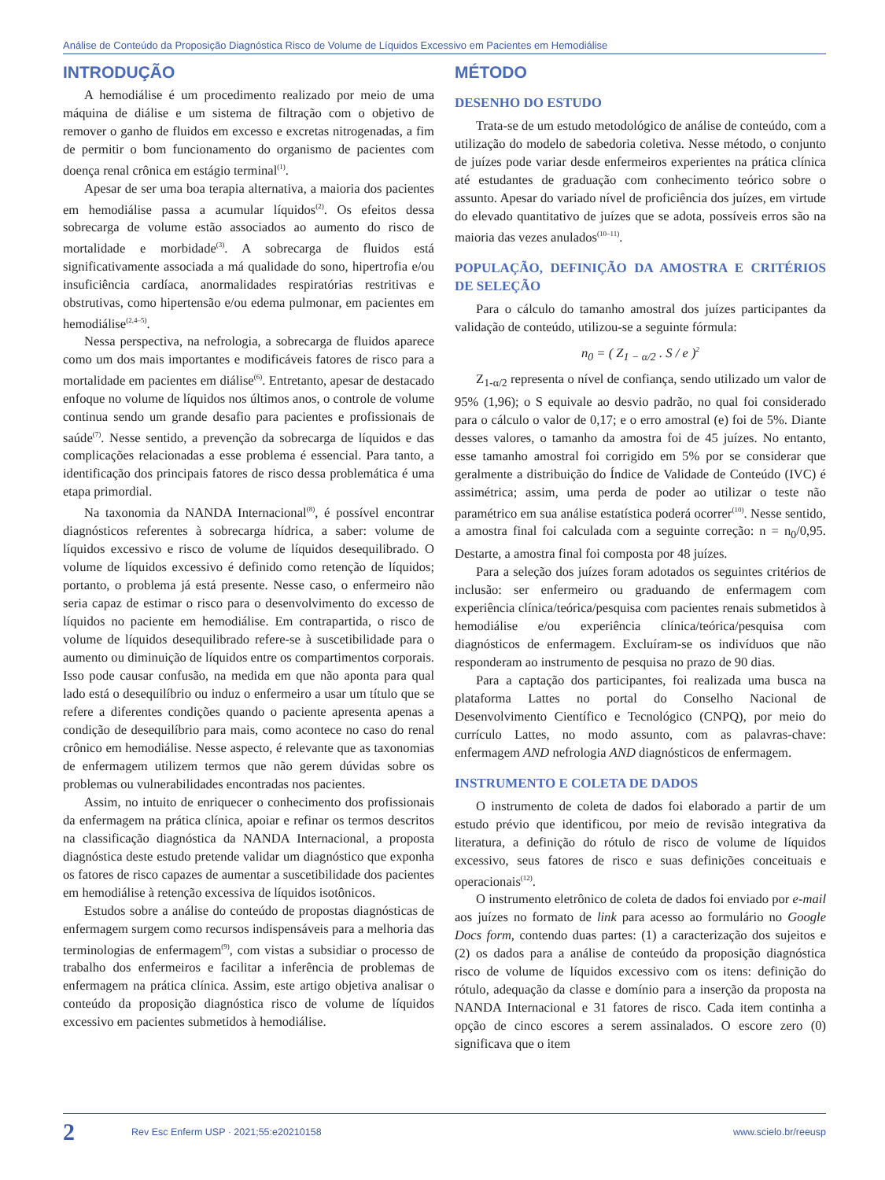Análise de Conteúdo da Proposição Diagnóstica Risco de Volume de Líquidos Excessivo em Pacientes em Hemodiálise
INTRODUÇÃO
A hemodiálise é um procedimento realizado por meio de uma máquina de diálise e um sistema de filtração com o objetivo de remover o ganho de fluidos em excesso e excretas nitrogenadas, a fim de permitir o bom funcionamento do organismo de pacientes com doença renal crônica em estágio terminal<sup>(1)</sup>.
Apesar de ser uma boa terapia alternativa, a maioria dos pacientes em hemodiálise passa a acumular líquidos<sup>(2)</sup>. Os efeitos dessa sobrecarga de volume estão associados ao aumento do risco de mortalidade e morbidade<sup>(3)</sup>. A sobrecarga de fluidos está significativamente associada a má qualidade do sono, hipertrofia e/ou insuficiência cardíaca, anormalidades respiratórias restritivas e obstrutivas, como hipertensão e/ou edema pulmonar, em pacientes em hemodiálise<sup>(2,4–5)</sup>.
Nessa perspectiva, na nefrologia, a sobrecarga de fluidos aparece como um dos mais importantes e modificáveis fatores de risco para a mortalidade em pacientes em diálise<sup>(6)</sup>. Entretanto, apesar de destacado enfoque no volume de líquidos nos últimos anos, o controle de volume continua sendo um grande desafio para pacientes e profissionais de saúde<sup>(7)</sup>. Nesse sentido, a prevenção da sobrecarga de líquidos e das complicações relacionadas a esse problema é essencial. Para tanto, a identificação dos principais fatores de risco dessa problemática é uma etapa primordial.
Na taxonomia da NANDA Internacional<sup>(8)</sup>, é possível encontrar diagnósticos referentes à sobrecarga hídrica, a saber: volume de líquidos excessivo e risco de volume de líquidos desequilibrado. O volume de líquidos excessivo é definido como retenção de líquidos; portanto, o problema já está presente. Nesse caso, o enfermeiro não seria capaz de estimar o risco para o desenvolvimento do excesso de líquidos no paciente em hemodiálise. Em contrapartida, o risco de volume de líquidos desequilibrado refere-se à suscetibilidade para o aumento ou diminuição de líquidos entre os compartimentos corporais. Isso pode causar confusão, na medida em que não aponta para qual lado está o desequilíbrio ou induz o enfermeiro a usar um título que se refere a diferentes condições quando o paciente apresenta apenas a condição de desequilíbrio para mais, como acontece no caso do renal crônico em hemodiálise. Nesse aspecto, é relevante que as taxonomias de enfermagem utilizem termos que não gerem dúvidas sobre os problemas ou vulnerabilidades encontradas nos pacientes.
Assim, no intuito de enriquecer o conhecimento dos profissionais da enfermagem na prática clínica, apoiar e refinar os termos descritos na classificação diagnóstica da NANDA Internacional, a proposta diagnóstica deste estudo pretende validar um diagnóstico que exponha os fatores de risco capazes de aumentar a suscetibilidade dos pacientes em hemodiálise à retenção excessiva de líquidos isotônicos.
Estudos sobre a análise do conteúdo de propostas diagnósticas de enfermagem surgem como recursos indispensáveis para a melhoria das terminologias de enfermagem<sup>(9)</sup>, com vistas a subsidiar o processo de trabalho dos enfermeiros e facilitar a inferência de problemas de enfermagem na prática clínica. Assim, este artigo objetiva analisar o conteúdo da proposição diagnóstica risco de volume de líquidos excessivo em pacientes submetidos à hemodiálise.
MÉTODO
DESENHO DO ESTUDO
Trata-se de um estudo metodológico de análise de conteúdo, com a utilização do modelo de sabedoria coletiva. Nesse método, o conjunto de juízes pode variar desde enfermeiros experientes na prática clínica até estudantes de graduação com conhecimento teórico sobre o assunto. Apesar do variado nível de proficiência dos juízes, em virtude do elevado quantitativo de juízes que se adota, possíveis erros são na maioria das vezes anulados<sup>(10–11)</sup>.
POPULAÇÃO, DEFINIÇÃO DA AMOSTRA E CRITÉRIOS DE SELEÇÃO
Para o cálculo do tamanho amostral dos juízes participantes da validação de conteúdo, utilizou-se a seguinte fórmula:
n<sub>0</sub> = ( Z<sub>1 − α/2</sub> . S / e )<sup>2</sup>
Z<sub>1-α/2</sub> representa o nível de confiança, sendo utilizado um valor de 95% (1,96); o S equivale ao desvio padrão, no qual foi considerado para o cálculo o valor de 0,17; e o erro amostral (e) foi de 5%. Diante desses valores, o tamanho da amostra foi de 45 juízes. No entanto, esse tamanho amostral foi corrigido em 5% por se considerar que geralmente a distribuição do Índice de Validade de Conteúdo (IVC) é assimétrica; assim, uma perda de poder ao utilizar o teste não paramétrico em sua análise estatística poderá ocorrer<sup>(10)</sup>. Nesse sentido, a amostra final foi calculada com a seguinte correção: n = n<sub>0</sub>/0,95. Destarte, a amostra final foi composta por 48 juízes.
Para a seleção dos juízes foram adotados os seguintes critérios de inclusão: ser enfermeiro ou graduando de enfermagem com experiência clínica/teórica/pesquisa com pacientes renais submetidos à hemodiálise e/ou experiência clínica/teórica/pesquisa com diagnósticos de enfermagem. Excluíram-se os indivíduos que não responderam ao instrumento de pesquisa no prazo de 90 dias.
Para a captação dos participantes, foi realizada uma busca na plataforma Lattes no portal do Conselho Nacional de Desenvolvimento Científico e Tecnológico (CNPQ), por meio do currículo Lattes, no modo assunto, com as palavras-chave: enfermagem AND nefrologia AND diagnósticos de enfermagem.
INSTRUMENTO E COLETA DE DADOS
O instrumento de coleta de dados foi elaborado a partir de um estudo prévio que identificou, por meio de revisão integrativa da literatura, a definição do rótulo de risco de volume de líquidos excessivo, seus fatores de risco e suas definições conceituais e operacionais<sup>(12)</sup>.
O instrumento eletrônico de coleta de dados foi enviado por e-mail aos juízes no formato de link para acesso ao formulário no Google Docs form, contendo duas partes: (1) a caracterização dos sujeitos e (2) os dados para a análise de conteúdo da proposição diagnóstica risco de volume de líquidos excessivo com os itens: definição do rótulo, adequação da classe e domínio para a inserção da proposta na NANDA Internacional e 31 fatores de risco. Cada item continha a opção de cinco escores a serem assinalados. O escore zero (0) significava que o item
2 Rev Esc Enferm USP · 2021;55:e20210158 www.scielo.br/reeusp